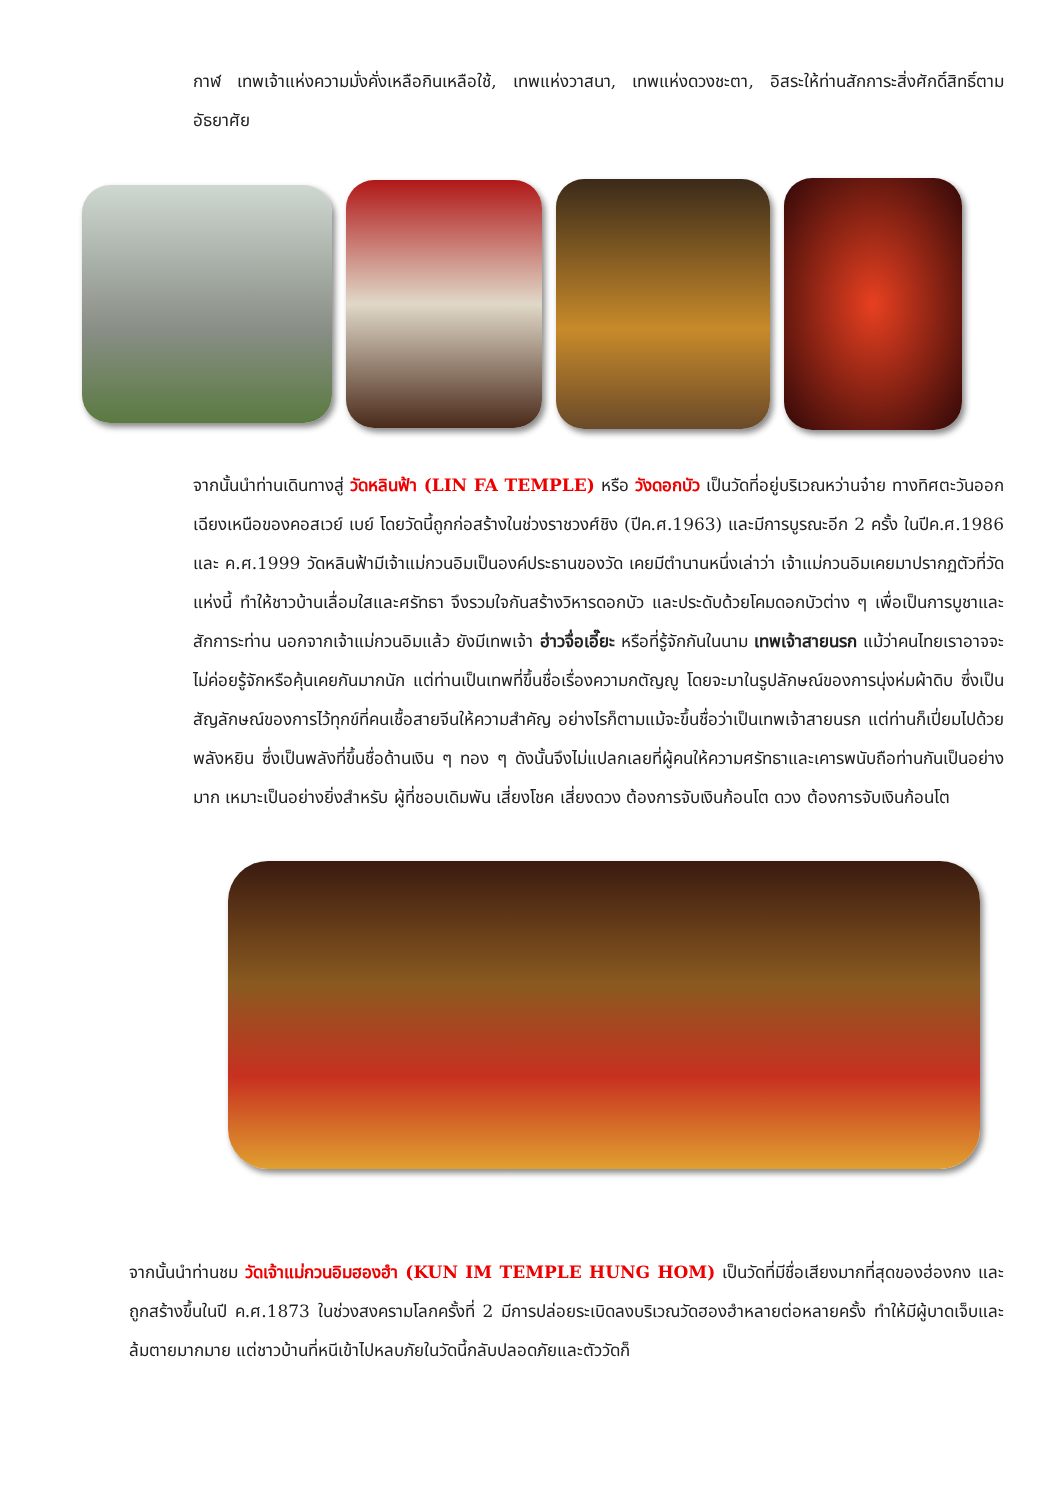กาฬ เทพเจ้าแห่งความมั่งคั่งเหลือกินเหลือใช้, เทพแห่งวาสนา, เทพแห่งดวงชะตา, อิสระให้ท่านสักการะสิ่งศักดิ์สิทธิ์ตามอัธยาศัย
จากนั้นนำท่านเดินทางสู่ วัดหลินฟ้า (LIN FA TEMPLE) หรือ วังดอกบัว เป็นวัดที่อยู่บริเวณหว่านจ๋าย ทางทิศตะวันออกเฉียงเหนือของคอสเวย์ เบย์ โดยวัดนี้ถูกก่อสร้างในช่วงราชวงศ์ชิง (ปีค.ศ.1963) และมีการบูรณะอีก 2 ครั้ง ในปีค.ศ.1986 และ ค.ศ.1999 วัดหลินฟ้ามีเจ้าแม่กวนอิมเป็นองค์ประธานของวัด เคยมีตำนานหนึ่งเล่าว่า เจ้าแม่กวนอิมเคยมาปรากฏตัวที่วัดแห่งนี้ ทำให้ชาวบ้านเลื่อมใสและศรัทธา จึงรวมใจกันสร้างวิหารดอกบัว และประดับด้วยโคมดอกบัวต่าง ๆ เพื่อเป็นการบูชาและสักการะท่าน นอกจากเจ้าแม่กวนอิมแล้ว ยังมีเทพเจ้า ฮ่าวจื่อเอี๊ยะ หรือที่รู้จักกันในนาม เทพเจ้าสายนรก แม้ว่าคนไทยเราอาจจะไม่ค่อยรู้จักหรือคุ้นเคยกันมากนัก แต่ท่านเป็นเทพที่ขึ้นชื่อเรื่องความกตัญญู โดยจะมาในรูปลักษณ์ของการนุ่งห่มผ้าดิบ ซึ่งเป็นสัญลักษณ์ของการไว้ทุกข์ที่คนเชื้อสายจีนให้ความสำคัญ อย่างไรก็ตามแม้จะขึ้นชื่อว่าเป็นเทพเจ้าสายนรก แต่ท่านก็เปี่ยมไปด้วยพลังหยิน ซึ่งเป็นพลังที่ขึ้นชื่อด้านเงิน ๆ ทอง ๆ ดังนั้นจึงไม่แปลกเลยที่ผู้คนให้ความศรัทธาและเคารพนับถือท่านกันเป็นอย่างมาก เหมาะเป็นอย่างยิ่งสำหรับ ผู้ที่ชอบเดิมพัน เสี่ยงโชค เสี่ยงดวง ต้องการจับเงินก้อนโต ดวง ต้องการจับเงินก้อนโต
จากนั้นนำท่านชม วัดเจ้าแม่กวนอิมฮองฮำ (KUN IM TEMPLE HUNG HOM) เป็นวัดที่มีชื่อเสียงมากที่สุดของฮ่องกง และถูกสร้างขึ้นในปี ค.ศ.1873 ในช่วงสงครามโลกครั้งที่ 2 มีการปล่อยระเบิดลงบริเวณวัดฮองฮำหลายต่อหลายครั้ง ทำให้มีผู้บาดเจ็บและล้มตายมากมาย แต่ชาวบ้านที่หนีเข้าไปหลบภัยในวัดนี้กลับปลอดภัยและตัววัดก็